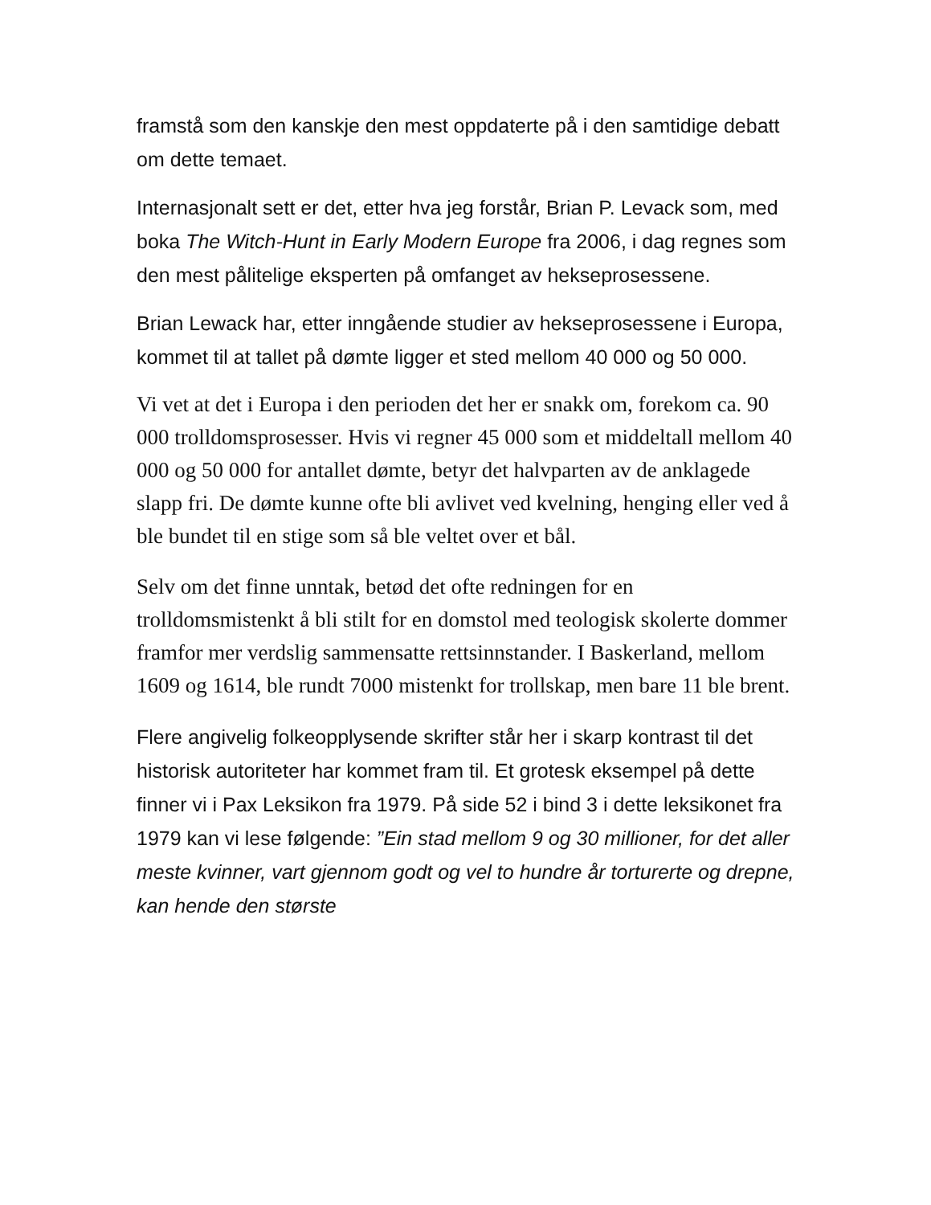framstå som den kanskje den mest oppdaterte på i den samtidige debatt om dette temaet.
Internasjonalt sett er det, etter hva jeg forstår, Brian P. Levack som, med boka The Witch-Hunt in Early Modern Europe fra 2006, i dag regnes som den mest pålitelige eksperten på omfanget av hekseprosessene.
Brian Lewack har, etter inngående studier av hekseprosessene i Europa, kommet til at tallet på dømte ligger et sted mellom 40 000 og 50 000.
Vi vet at det i Europa i den perioden det her er snakk om, forekom ca. 90 000 trolldomsprosesser. Hvis vi regner 45 000 som et middeltall mellom 40 000 og 50 000 for antallet dømte, betyr det halvparten av de anklagede slapp fri. De dømte kunne ofte bli avlivet ved kvelning, henging eller ved å ble bundet til en stige som så ble veltet over et bål.
Selv om det finne unntak, betød det ofte redningen for en trolldomsmistenkt å bli stilt for en domstol med teologisk skolerte dommer framfor mer verdslig sammensatte rettsinnstander. I Baskerland, mellom 1609 og 1614, ble rundt 7000 mistenkt for trollskap, men bare 11 ble brent.
Flere angivelig folkeopplysende skrifter står her i skarp kontrast til det historisk autoriteter har kommet fram til. Et grotesk eksempel på dette finner vi i Pax Leksikon fra 1979. På side 52 i bind 3 i dette leksikonet fra 1979 kan vi lese følgende: ”Ein stad mellom 9 og 30 millioner, for det aller meste kvinner, vart gjennom godt og vel to hundre år torturerte og drepne, kan hende den største